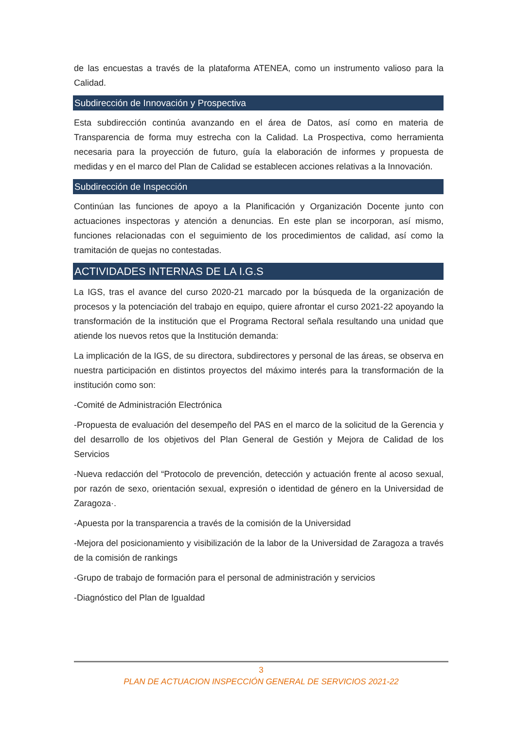de las encuestas a través de la plataforma ATENEA, como un instrumento valioso para la Calidad.
Subdirección de Innovación y Prospectiva
Esta subdirección continúa avanzando en el área de Datos, así como en materia de Transparencia de forma muy estrecha con la Calidad. La Prospectiva, como herramienta necesaria para la proyección de futuro, guía la elaboración de informes y propuesta de medidas y en el marco del Plan de Calidad se establecen acciones relativas a la Innovación.
Subdirección de Inspección
Continúan las funciones de apoyo a la Planificación y Organización Docente junto con actuaciones inspectoras y atención a denuncias. En este plan se incorporan, así mismo, funciones relacionadas con el seguimiento de los procedimientos de calidad, así como la tramitación de quejas no contestadas.
ACTIVIDADES INTERNAS DE LA I.G.S
La IGS, tras el avance del curso 2020-21 marcado por la búsqueda de la organización de procesos y la potenciación del trabajo en equipo, quiere afrontar el curso 2021-22 apoyando la transformación de la institución que el Programa Rectoral señala resultando una unidad que atiende los nuevos retos que la Institución demanda:
La implicación de la IGS, de su directora, subdirectores y personal de las áreas, se observa en nuestra participación en distintos proyectos del máximo interés para la transformación de la institución como son:
-Comité de Administración Electrónica
-Propuesta de evaluación del desempeño del PAS en el marco de la solicitud de la Gerencia y del desarrollo de los objetivos del Plan General de Gestión y Mejora de Calidad de los Servicios
-Nueva redacción del “Protocolo de prevención, detección y actuación frente al acoso sexual, por razón de sexo, orientación sexual, expresión o identidad de género en la Universidad de Zaragoza·.
-Apuesta por la transparencia a través de la comisión de la Universidad
-Mejora del posicionamiento y visibilización de la labor de la Universidad de Zaragoza a través de la comisión de rankings
-Grupo de trabajo de formación para el personal de administración y servicios
-Diagnóstico del Plan de Igualdad
3
PLAN DE ACTUACION INSPECCIÓN GENERAL DE SERVICIOS 2021-22